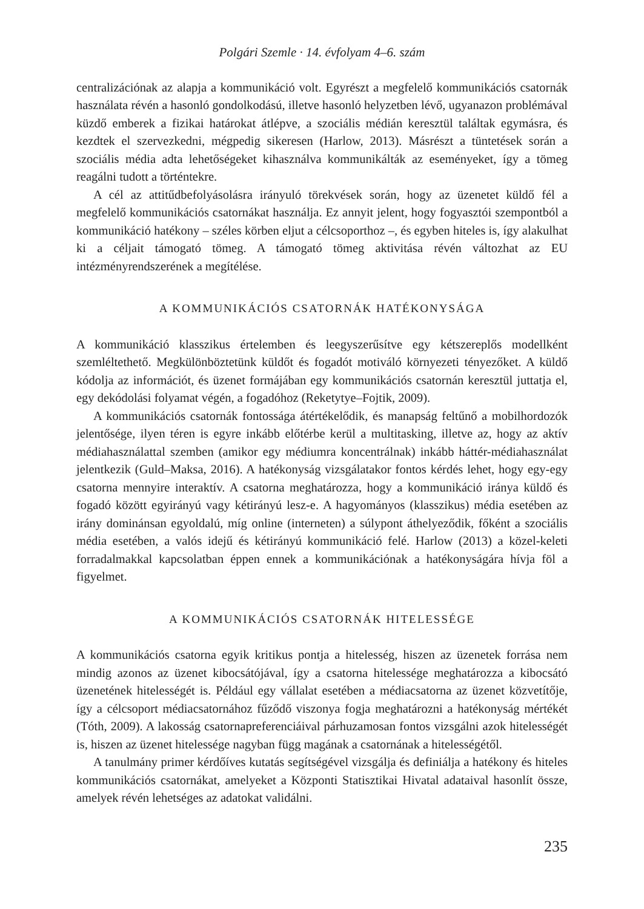Polgári Szemle · 14. évfolyam 4–6. szám
centralizációnak az alapja a kommunikáció volt. Egyrészt a megfelelő kommunikációs csatornák használata révén a hasonló gondolkodású, illetve hasonló helyzetben lévő, ugyanazon problémával küzdő emberek a fizikai határokat átlépve, a szociális médián keresztül találtak egymásra, és kezdtek el szervezkedni, mégpedig sikeresen (Harlow, 2013). Másrészt a tüntetések során a szociális média adta lehetőségeket kihasználva kommunikálták az eseményeket, így a tömeg reagálni tudott a történtekre.
A cél az attitűdbefolyásolásra irányuló törekvések során, hogy az üzenetet küldő fél a megfelelő kommunikációs csatornákat használja. Ez annyit jelent, hogy fogyasztói szempontból a kommunikáció hatékony – széles körben eljut a célcsoporthoz –, és egyben hiteles is, így alakulhat ki a céljait támogató tömeg. A támogató tömeg aktivitása révén változhat az EU intézményrendszerének a megítélése.
A KOMMUNIKÁCIÓS CSATORNÁK HATÉKONYSÁGA
A kommunikáció klasszikus értelemben és leegyszerűsítve egy kétszereplős modellként szemléltethető. Megkülönböztetünk küldőt és fogadót motiváló környezeti tényezőket. A küldő kódolja az információt, és üzenet formájában egy kommunikációs csatornán keresztül juttatja el, egy dekódolási folyamat végén, a fogadóhoz (Reketytye–Fojtik, 2009).
A kommunikációs csatornák fontossága átértékelődik, és manapság feltűnő a mobilhordozók jelentősége, ilyen téren is egyre inkább előtérbe kerül a multitasking, illetve az, hogy az aktív médiahasználattal szemben (amikor egy médiumra koncentrálnak) inkább háttér-médiahasználat jelentkezik (Guld–Maksa, 2016). A hatékonyság vizsgálatakor fontos kérdés lehet, hogy egy-egy csatorna mennyire interaktív. A csatorna meghatározza, hogy a kommunikáció iránya küldő és fogadó között egyirányú vagy kétirányú lesz-e. A hagyományos (klasszikus) média esetében az irány dominánsan egyoldalú, míg online (interneten) a súlypont áthelyeződik, főként a szociális média esetében, a valós idejű és kétirányú kommunikáció felé. Harlow (2013) a közel-keleti forradalmakkal kapcsolatban éppen ennek a kommunikációnak a hatékonyságára hívja föl a figyelmet.
A KOMMUNIKÁCIÓS CSATORNÁK HITELESSÉGE
A kommunikációs csatorna egyik kritikus pontja a hitelesség, hiszen az üzenetek forrása nem mindig azonos az üzenet kibocsátójával, így a csatorna hitelessége meghatározza a kibocsátó üzenetének hitelességét is. Például egy vállalat esetében a médiacsatorna az üzenet közvetítője, így a célcsoport médiacsatornához fűződő viszonya fogja meghatározni a hatékonyság mértékét (Tóth, 2009). A lakosság csatornapreferenciáival párhuzamosan fontos vizsgálni azok hitelességét is, hiszen az üzenet hitelessége nagyban függ magának a csatornának a hitelességétől.
A tanulmány primer kérdőíves kutatás segítségével vizsgálja és definiálja a hatékony és hiteles kommunikációs csatornákat, amelyeket a Központi Statisztikai Hivatal adataival hasonlít össze, amelyek révén lehetséges az adatokat validálni.
235